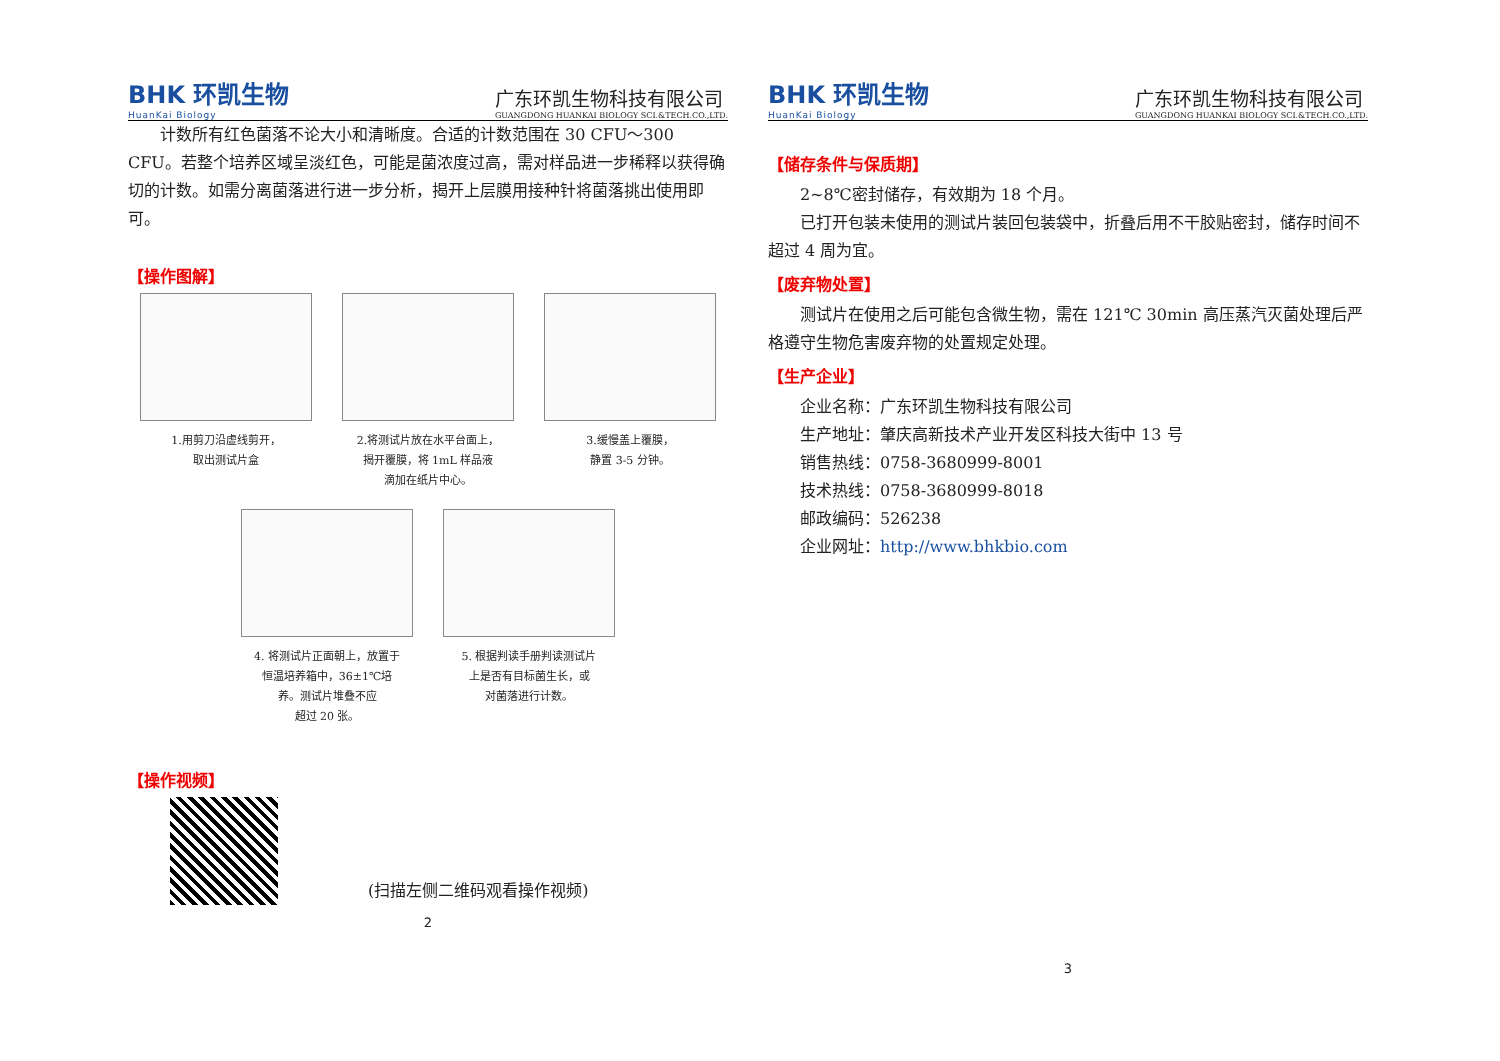BHK 环凯生物
HuanKai Biology
广东环凯生物科技有限公司
GUANGDONG HUANKAI BIOLOGY SCI.&TECH.CO.,LTD.
计数所有红色菌落不论大小和清晰度。合适的计数范围在 30 CFU～300 CFU。若整个培养区域呈淡红色，可能是菌浓度过高，需对样品进一步稀释以获得确切的计数。如需分离菌落进行进一步分析，揭开上层膜用接种针将菌落挑出使用即可。
【操作图解】
1.用剪刀沿虚线剪开，
取出测试片盒
2.将测试片放在水平台面上，
揭开覆膜，将 1mL 样品液
滴加在纸片中心。
3.缓慢盖上覆膜，
静置 3-5 分钟。
4. 将测试片正面朝上，放置于
恒温培养箱中，36±1℃培
养。测试片堆叠不应
超过 20 张。
5. 根据判读手册判读测试片
上是否有目标菌生长，或
对菌落进行计数。
【操作视频】
(扫描左侧二维码观看操作视频)
2
BHK 环凯生物
HuanKai Biology
广东环凯生物科技有限公司
GUANGDONG HUANKAI BIOLOGY SCI.&TECH.CO.,LTD.
【储存条件与保质期】
2~8℃密封储存，有效期为 18 个月。
已打开包装未使用的测试片装回包装袋中，折叠后用不干胶贴密封，储存时间不超过 4 周为宜。
【废弃物处置】
测试片在使用之后可能包含微生物，需在 121℃ 30min 高压蒸汽灭菌处理后严格遵守生物危害废弃物的处置规定处理。
【生产企业】
企业名称：广东环凯生物科技有限公司
生产地址：肇庆高新技术产业开发区科技大街中 13 号
销售热线：0758-3680999-8001
技术热线：0758-3680999-8018
邮政编码：526238
企业网址：http://www.bhkbio.com
3